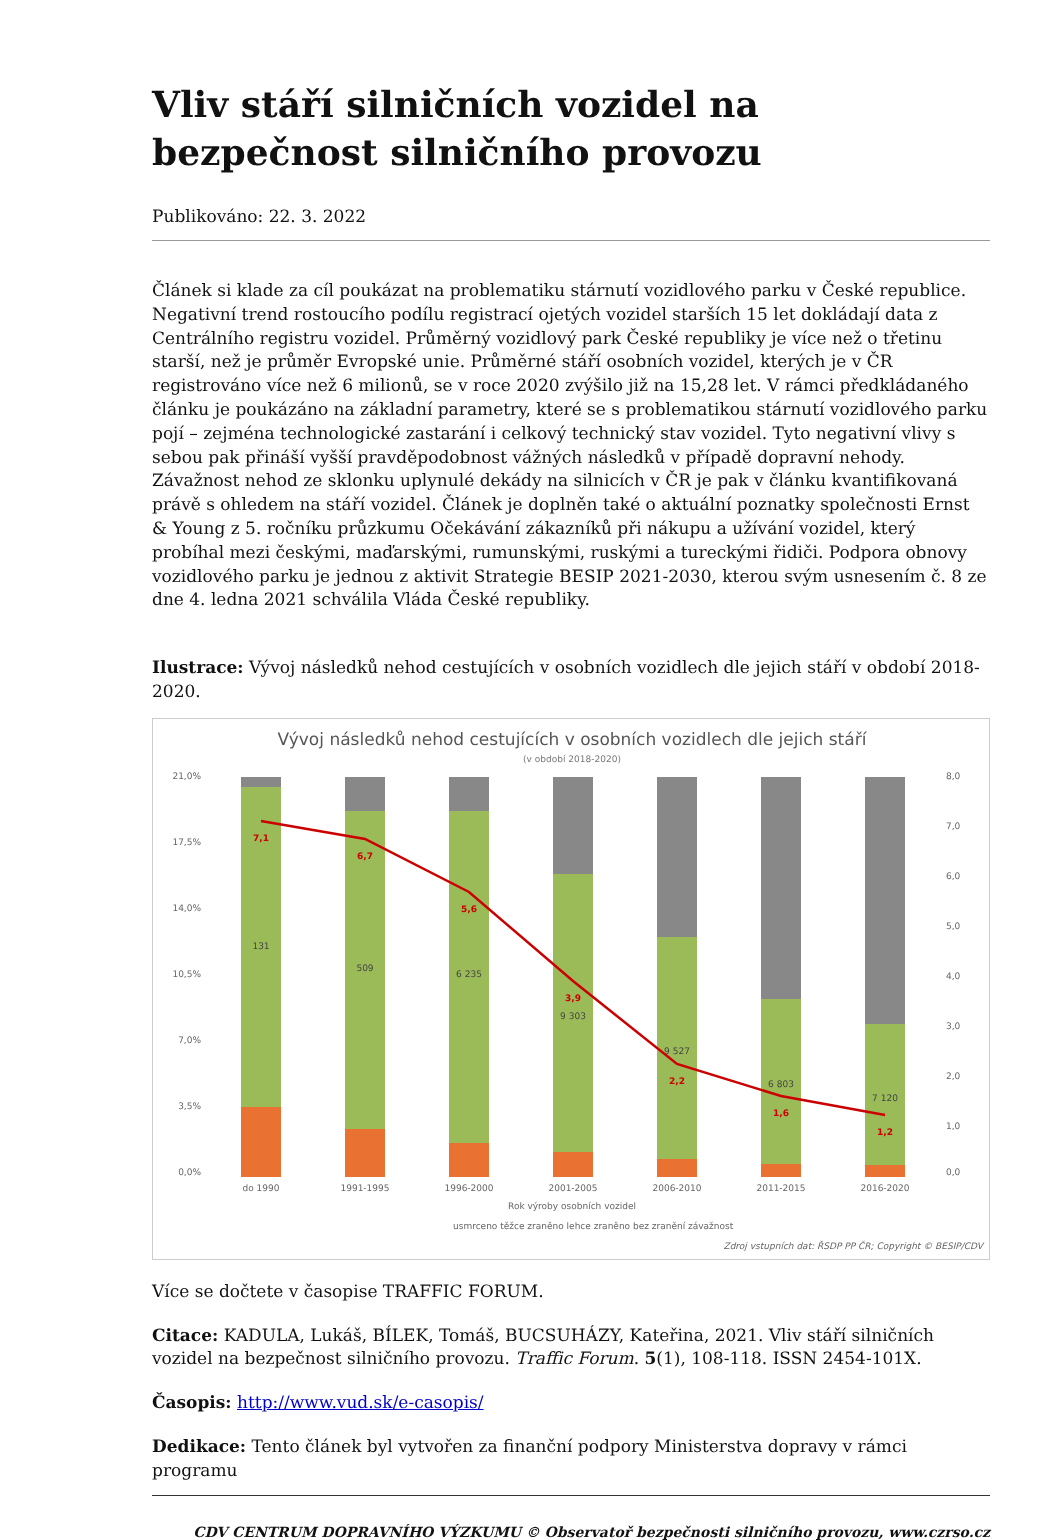Vliv stáří silničních vozidel na bezpečnost silničního provozu
Publikováno: 22. 3. 2022
Článek si klade za cíl poukázat na problematiku stárnutí vozidlového parku v České republice. Negativní trend rostoucího podílu registrací ojetých vozidel starších 15 let dokládají data z Centrálního registru vozidel. Průměrný vozidlový park České republiky je více než o třetinu starší, než je průměr Evropské unie. Průměrné stáří osobních vozidel, kterých je v ČR registrováno více než 6 milionů, se v roce 2020 zvýšilo již na 15,28 let. V rámci předkládaného článku je poukázáno na základní parametry, které se s problematikou stárnutí vozidlového parku pojí – zejména technologické zastarání i celkový technický stav vozidel. Tyto negativní vlivy s sebou pak přináší vyšší pravděpodobnost vážných následků v případě dopravní nehody. Závažnost nehod ze sklonku uplynulé dekády na silnicích v ČR je pak v článku kvantifikovaná právě s ohledem na stáří vozidel. Článek je doplněn také o aktuální poznatky společnosti Ernst & Young z 5. ročníku průzkumu Očekávání zákazníků při nákupu a užívání vozidel, který probíhal mezi českými, maďarskými, rumunskými, ruskými a tureckými řidiči. Podpora obnovy vozidlového parku je jednou z aktivit Strategie BESIP 2021-2030, kterou svým usnesením č. 8 ze dne 4. ledna 2021 schválila Vláda České republiky.
Ilustrace: Vývoj následků nehod cestujících v osobních vozidlech dle jejich stáří v období 2018-2020.
Vývoj následků nehod cestujících v osobních vozidlech dle jejich stáří
(v období 2018-2020)
21,0%
17,5%
14,0%
10,5%
7,0%
3,5%
0,0%
8,0
7,0
6,0
5,0
4,0
3,0
2,0
1,0
0,0
do 1990
1991-1995
1996-2000
2001-2005
2006-2010
2011-2015
2016-2020
Rok výroby osobních vozidel
usmrceno těžce zraněno lehce zraněno bez zranění závažnost
Zdroj vstupních dat: ŘSDP PP ČR; Copyright © BESIP/CDV
131
509
6 235
9 303
9 527
6 803
7 120
7,1
6,7
5,6
3,9
2,2
1,6
1,2
Více se dočtete v časopise TRAFFIC FORUM.
Citace: KADULA, Lukáš, BÍLEK, Tomáš, BUCSUHÁZY, Kateřina, 2021. Vliv stáří silničních vozidel na bezpečnost silničního provozu. Traffic Forum. 5(1), 108-118. ISSN 2454-101X.
Časopis: http://www.vud.sk/e-casopis/
Dedikace: Tento článek byl vytvořen za finanční podpory Ministerstva dopravy v rámci programu
CDV CENTRUM DOPRAVNÍHO VÝZKUMU © Observatoř bezpečnosti silničního provozu, www.czrso.cz